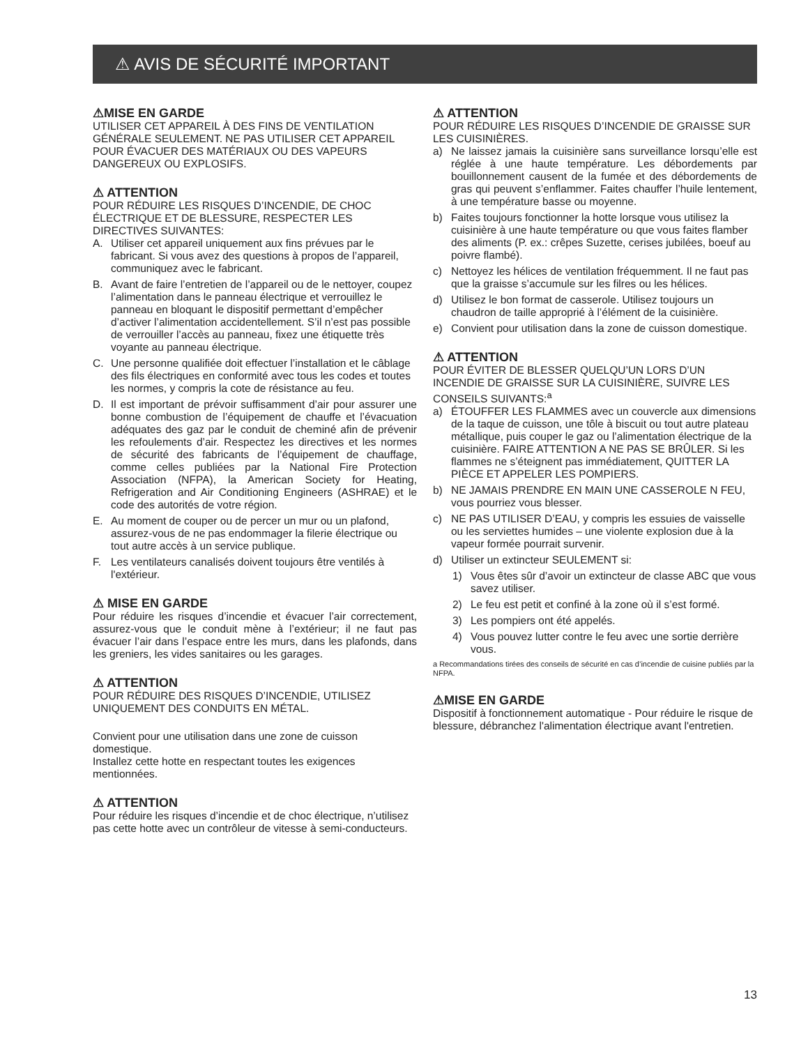⚠ AVIS DE SÉCURITÉ IMPORTANT
⚠MISE EN GARDE
UTILISER CET APPAREIL À DES FINS DE VENTILATION GÉNÉRALE SEULEMENT. NE PAS UTILISER CET APPAREIL POUR ÉVACUER DES MATÉRIAUX OU DES VAPEURS DANGEREUX OU EXPLOSIFS.
⚠ ATTENTION
POUR RÉDUIRE LES RISQUES D’INCENDIE, DE CHOC ÉLECTRIQUE ET DE BLESSURE, RESPECTER LES DIRECTIVES SUIVANTES:
A. Utiliser cet appareil uniquement aux fins prévues par le fabricant. Si vous avez des questions à propos de l’appareil, communiquez avec le fabricant.
B. Avant de faire l’entretien de l’appareil ou de le nettoyer, coupez l’alimentation dans le panneau électrique et verrouillez le panneau en bloquant le dispositif permettant d’empêcher d’activer l’alimentation accidentellement. S’il n’est pas possible de verrouiller l’accès au panneau, fixez une étiquette très voyante au panneau électrique.
C. Une personne qualifiée doit effectuer l’installation et le câblage des fils électriques en conformité avec tous les codes et toutes les normes, y compris la cote de résistance au feu.
D. Il est important de prévoir suffisamment d’air pour assurer une bonne combustion de l’équipement de chauffe et l’évacuation adéquates des gaz par le conduit de cheminé afin de prévenir les refoulements d’air. Respectez les directives et les normes de sécurité des fabricants de l’équipement de chauffage, comme celles publiées par la National Fire Protection Association (NFPA), la American Society for Heating, Refrigeration and Air Conditioning Engineers (ASHRAE) et le code des autorités de votre région.
E. Au moment de couper ou de percer un mur ou un plafond, assurez-vous de ne pas endommager la filerie électrique ou tout autre accès à un service publique.
F. Les ventilateurs canalisés doivent toujours être ventilés à l'extérieur.
⚠ MISE EN GARDE
Pour réduire les risques d’incendie et évacuer l’air correctement, assurez-vous que le conduit mène à l’extérieur; il ne faut pas évacuer l’air dans l’espace entre les murs, dans les plafonds, dans les greniers, les vides sanitaires ou les garages.
⚠ ATTENTION
POUR RÉDUIRE DES RISQUES D’INCENDIE, UTILISEZ UNIQUEMENT DES CONDUITS EN MÉTAL.
Convient pour une utilisation dans une zone de cuisson domestique.
Installez cette hotte en respectant toutes les exigences mentionnées.
⚠ ATTENTION
Pour réduire les risques d’incendie et de choc électrique, n’utilisez pas cette hotte avec un contrôleur de vitesse à semi-conducteurs.
⚠ ATTENTION
POUR RÉDUIRE LES RISQUES D’INCENDIE DE GRAISSE SUR LES CUISINIÈRES.
a) Ne laissez jamais la cuisinière sans surveillance lorsqu’elle est réglée à une haute température. Les débordements par bouillonnement causent de la fumée et des débordements de gras qui peuvent s’enflammer. Faites chauffer l’huile lentement, à une température basse ou moyenne.
b) Faites toujours fonctionner la hotte lorsque vous utilisez la cuisinière à une haute température ou que vous faites flamber des aliments (P. ex.: crêpes Suzette, cerises jubilées, boeuf au poivre flambé).
c) Nettoyez les hélices de ventilation fréquemment. Il ne faut pas que la graisse s’accumule sur les filres ou les hélices.
d) Utilisez le bon format de casserole. Utilisez toujours un chaudron de taille approprié à l’élément de la cuisinière.
e) Convient pour utilisation dans la zone de cuisson domestique.
⚠ ATTENTION
POUR ÉVITER DE BLESSER QUELQU’UN LORS D’UN INCENDIE DE GRAISSE SUR LA CUISINIÈRE, SUIVRE LES CONSEILS SUIVANTS:<sup>a</sup>
a) ÉTOUFFER LES FLAMMES avec un couvercle aux dimensions de la taque de cuisson, une tôle à biscuit ou tout autre plateau métallique, puis couper le gaz ou l’alimentation électrique de la cuisinière. FAIRE ATTENTION A NE PAS SE BRÛLER. Si les flammes ne s’éteignent pas immédiatement, QUITTER LA PIÈCE ET APPELER LES POMPIERS.
b) NE JAMAIS PRENDRE EN MAIN UNE CASSEROLE N FEU, vous pourriez vous blesser.
c) NE PAS UTILISER D’EAU, y compris les essuies de vaisselle ou les serviettes humides – une violente explosion due à la vapeur formée pourrait survenir.
d) Utiliser un extincteur SEULEMENT si:
1) Vous êtes sûr d’avoir un extincteur de classe ABC que vous savez utiliser.
2) Le feu est petit et confiné à la zone où il s’est formé.
3) Les pompiers ont été appelés.
4) Vous pouvez lutter contre le feu avec une sortie derrière vous.
a Recommandations tirées des conseils de sécurité en cas d’incendie de cuisine publiés par la NFPA.
⚠MISE EN GARDE
Dispositif à fonctionnement automatique - Pour réduire le risque de blessure, débranchez l'alimentation électrique avant l'entretien.
13